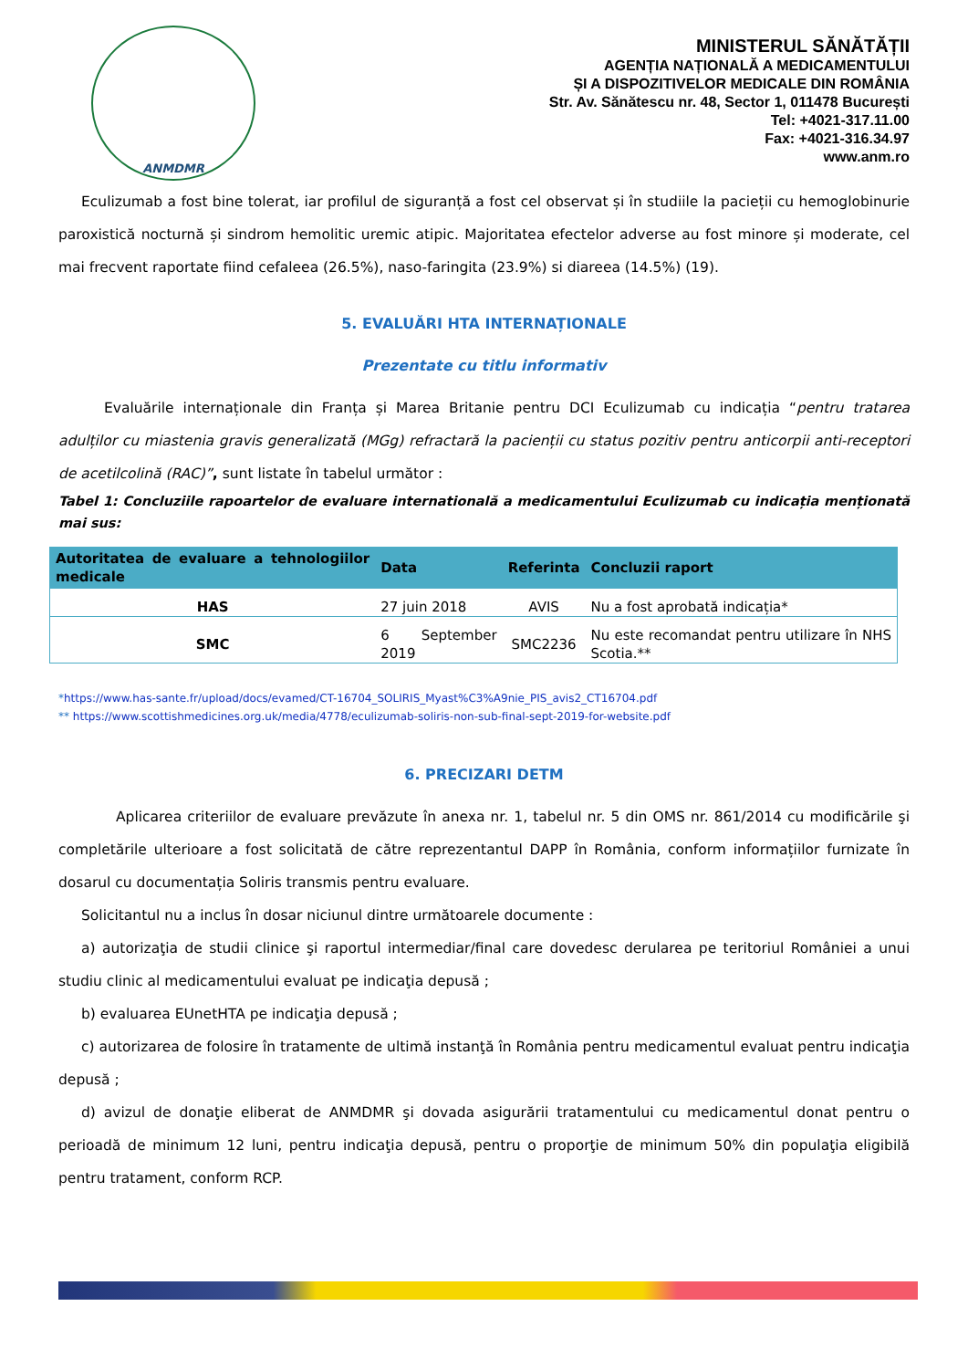ANMDMR
MINISTERUL SĂNĂTĂȚII
AGENȚIA NAȚIONALĂ A MEDICAMENTULUI
ȘI A DISPOZITIVELOR MEDICALE DIN ROMÂNIA
Str. Av. Sănătescu nr. 48, Sector 1, 011478 București
Tel: +4021-317.11.00
Fax: +4021-316.34.97
www.anm.ro
Eculizumab a fost bine tolerat, iar profilul de siguranță a fost cel observat și în studiile la pacieții cu hemoglobinurie paroxistică nocturnă și sindrom hemolitic uremic atipic. Majoritatea efectelor adverse au fost minore și moderate, cel mai frecvent raportate fiind cefaleea (26.5%), naso-faringita (23.9%) si diareea (14.5%) (19).
5. EVALUĂRI HTA INTERNAȚIONALE
Prezentate cu titlu informativ
Evaluările internaționale din Franța și Marea Britanie pentru DCI Eculizumab cu indicația “pentru tratarea adulților cu miastenia gravis generalizată (MGg) refractară la pacienții cu status pozitiv pentru anticorpii anti-receptori de acetilcolină (RAC)”, sunt listate în tabelul următor :
Tabel 1: Concluziile rapoartelor de evaluare internatională a medicamentului Eculizumab cu indicația menționată mai sus:
| Autoritatea de evaluare a tehnologiilor medicale | Data | Referinta | Concluzii raport |
| --- | --- | --- | --- |
| HAS | 27 juin 2018 | AVIS | Nu a fost aprobată indicația* |
| SMC | 6 September 2019 | SMC2236 | Nu este recomandat pentru utilizare în NHS Scotia.** |
*https://www.has-sante.fr/upload/docs/evamed/CT-16704_SOLIRIS_Myast%C3%A9nie_PIS_avis2_CT16704.pdf
** https://www.scottishmedicines.org.uk/media/4778/eculizumab-soliris-non-sub-final-sept-2019-for-website.pdf
6. PRECIZARI DETM
Aplicarea criteriilor de evaluare prevăzute în anexa nr. 1, tabelul nr. 5 din OMS nr. 861/2014 cu modificările şi completările ulterioare a fost solicitată de către reprezentantul DAPP în România, conform informațiilor furnizate în dosarul cu documentația Soliris transmis pentru evaluare.
Solicitantul nu a inclus în dosar niciunul dintre următoarele documente :
a) autorizaţia de studii clinice şi raportul intermediar/final care dovedesc derularea pe teritoriul României a unui studiu clinic al medicamentului evaluat pe indicaţia depusă ;
b) evaluarea EUnetHTA pe indicaţia depusă ;
c) autorizarea de folosire în tratamente de ultimă instanţă în România pentru medicamentul evaluat pentru indicaţia depusă ;
d) avizul de donaţie eliberat de ANMDMR şi dovada asigurării tratamentului cu medicamentul donat pentru o perioadă de minimum 12 luni, pentru indicaţia depusă, pentru o proporţie de minimum 50% din populaţia eligibilă pentru tratament, conform RCP.